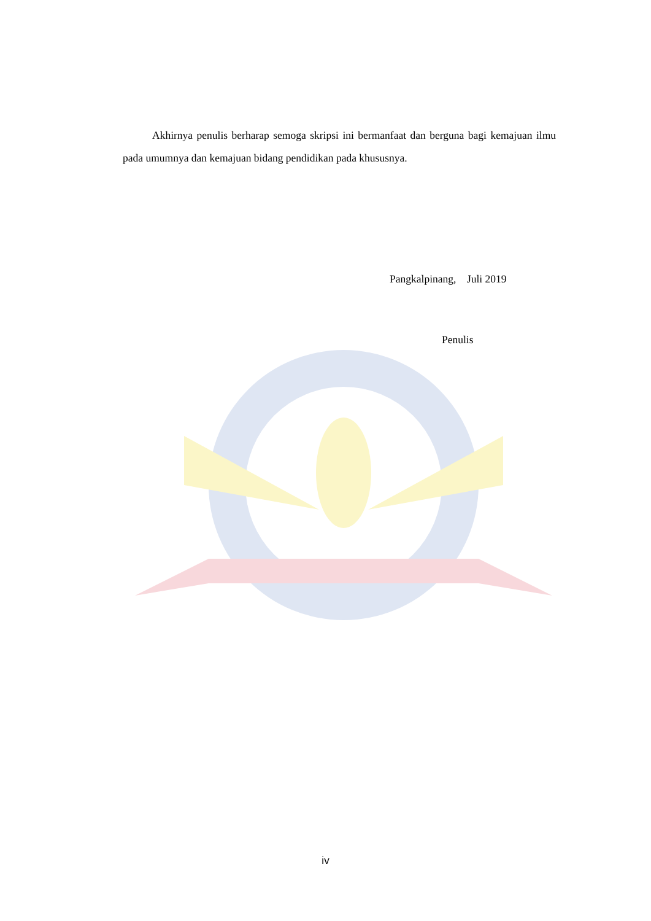Akhirnya penulis berharap semoga skripsi ini bermanfaat dan berguna bagi kemajuan ilmu pada umumnya dan kemajuan bidang pendidikan pada khususnya.
Pangkalpinang, Juli 2019
Penulis
iv